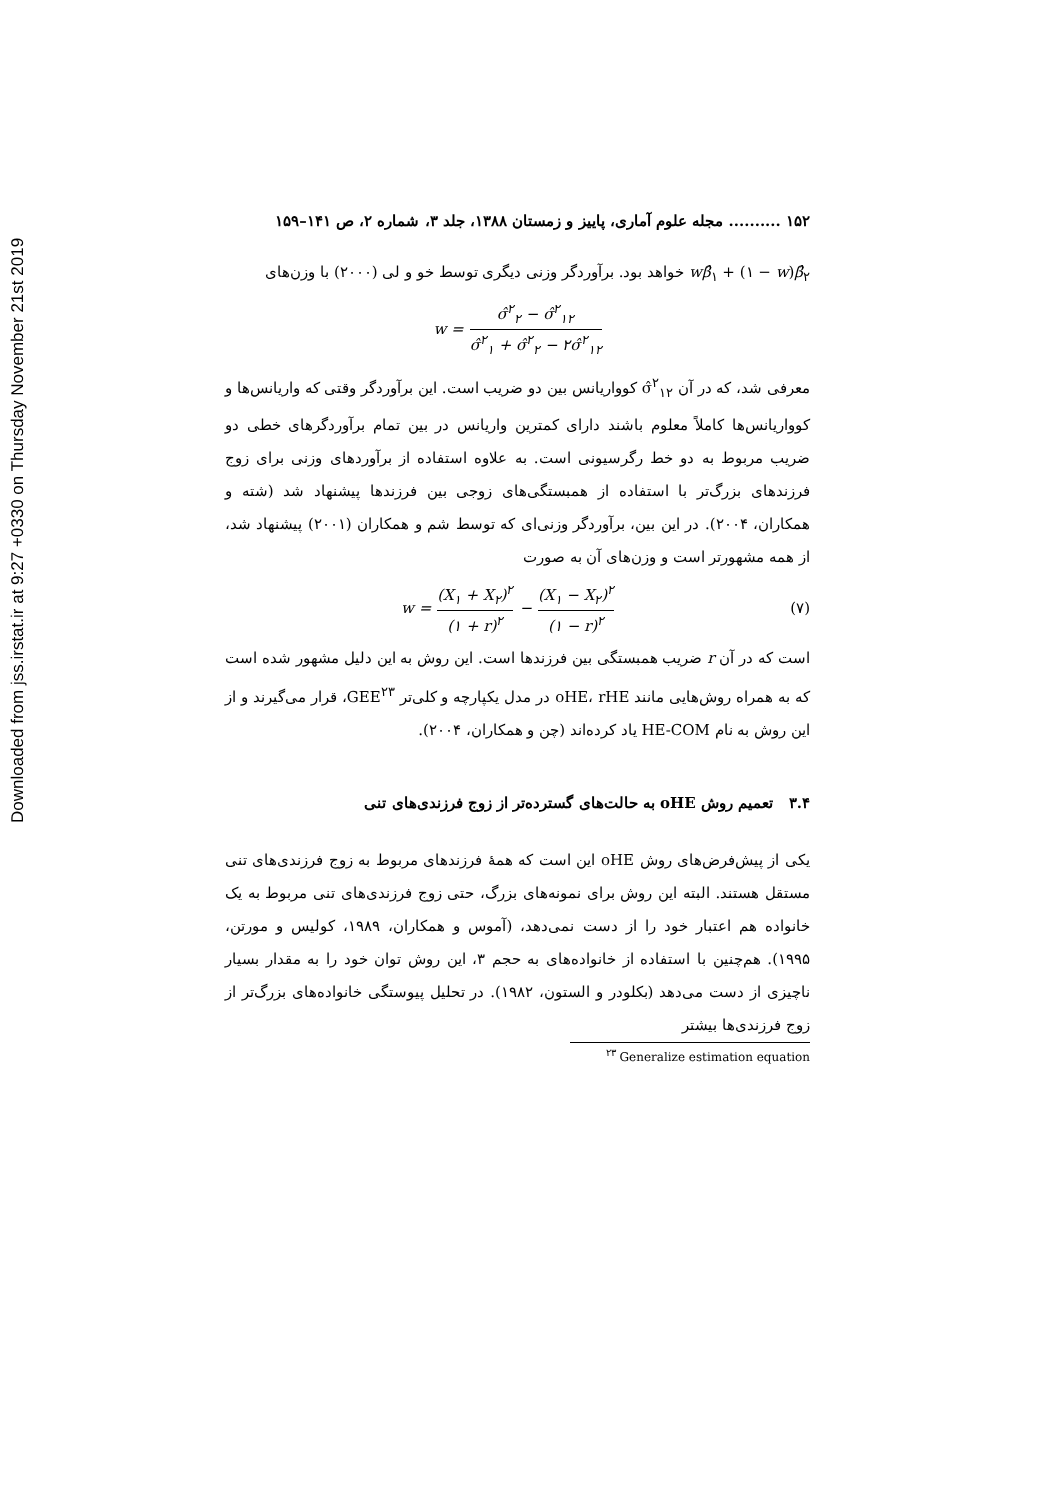Downloaded from jss.irstat.ir at 9:27 +0330 on Thursday November 21st 2019
۱۵۲ .......... مجله علوم آماری، پاییز و زمستان ۱۳۸۸، جلد ۳، شماره ۲، ص ۱۴۱–۱۵۹
wβ̂<sub>۱</sub> + (۱ − w)β̂<sub>۲</sub> خواهد بود. برآوردگر وزنی دیگری توسط خو و لی (۲۰۰۰) با وزن‌های
w = σ̂<sup>۲</sup><sub>۲</sub> − σ̂<sup>۲</sup><sub>۱۲</sub> σ̂<sup>۲</sup><sub>۱</sub> + σ̂<sup>۲</sup><sub>۲</sub> − ۲σ̂<sup>۲</sup><sub>۱۲</sub>
معرفی شد، که در آن σ̂<sup>۲</sup><sub>۱۲</sub> کوواریانس بین دو ضریب است. این برآوردگر وقتی که واریانس‌ها و کوواریانس‌ها کاملاً معلوم باشند دارای کمترین واریانس در بین تمام برآوردگرهای خطی دو ضریب مربوط به دو خط رگرسیونی است. به علاوه استفاده از برآوردهای وزنی برای زوج فرزندهای بزرگ‌تر با استفاده از همبستگی‌های زوجی بین فرزندها پیشنهاد شد (شته و همکاران، ۲۰۰۴). در این بین، برآوردگر وزنی‌ای که توسط شم و همکاران (۲۰۰۱) پیشنهاد شد، از همه مشهورتر است و وزن‌های آن به صورت
w = (X<sub>۱</sub> + X<sub>۲</sub>)<sup>۲</sup> (۱ + r)<sup>۲</sup> − (X<sub>۱</sub> − X<sub>۲</sub>)<sup>۲</sup> (۱ − r)<sup>۲</sup>
(۷)
است که در آن r ضریب همبستگی بین فرزندها است. این روش به این دلیل مشهور شده است که به همراه روش‌هایی مانند oHE، rHE در مدل یکپارچه و کلی‌تر GEE<sup>۲۳</sup>، قرار می‌گیرند و از این روش به نام HE-COM یاد کرده‌اند (چن و همکاران، ۲۰۰۴).
۳.۴ تعمیم روش oHE به حالت‌های گسترده‌تر از زوج فرزندی‌های تنی
یکی از پیش‌فرض‌های روش oHE این است که همهٔ فرزندهای مربوط به زوج فرزندی‌های تنی مستقل هستند. البته این روش برای نمونه‌های بزرگ، حتی زوج فرزندی‌های تنی مربوط به یک خانواده هم اعتبار خود را از دست نمی‌دهد، (آموس و همکاران، ۱۹۸۹، کولیس و مورتن، ۱۹۹۵). هم‌چنین با استفاده از خانواده‌های به حجم ۳، این روش توان خود را به مقدار بسیار ناچیزی از دست می‌دهد (بکلودر و الستون، ۱۹۸۲). در تحلیل پیوستگی خانواده‌های بزرگ‌تر از زوج فرزندی‌ها بیشتر
<sup>۲۳</sup> Generalize estimation equation